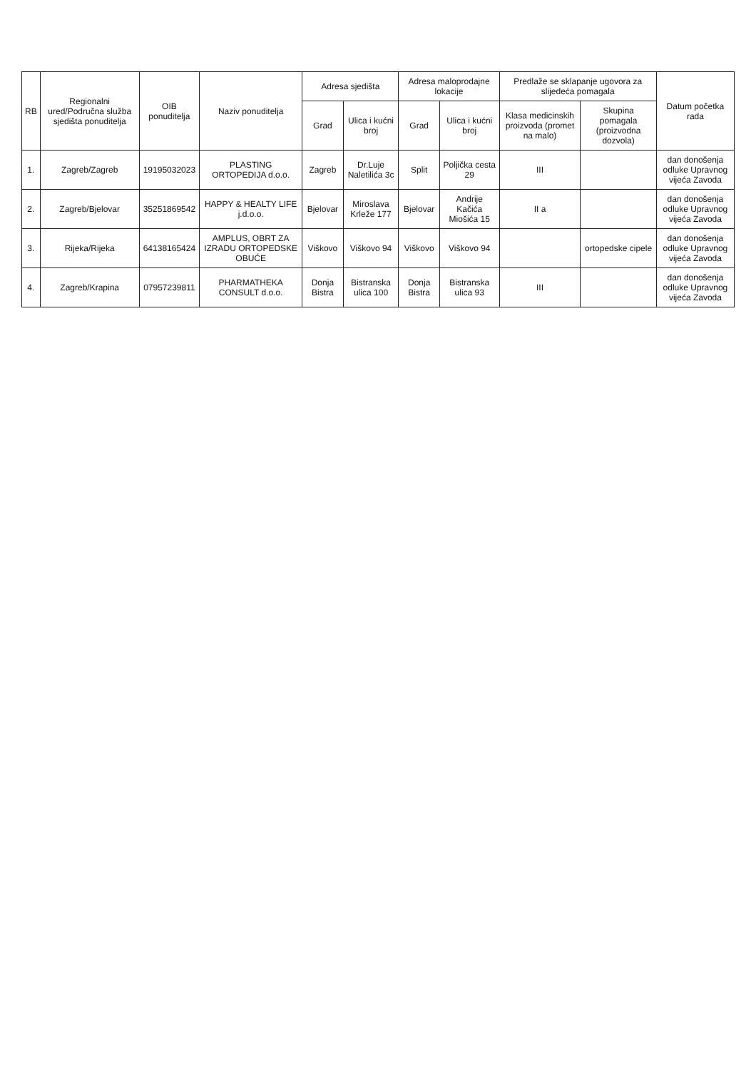| RB | Regionalni ured/Područna služba sjedišta ponuditelja | OIB ponuditelja | Naziv ponuditelja | Adresa sjedišta | | Adresa maloprodajne lokacije | | Predlaže se sklapanje ugovora za slijedeća pomagala | | Datum početka rada |
| --- | --- | --- | --- | --- | --- | --- | --- | --- | --- | --- |
| | | | | Grad | Ulica i kućni broj | Grad | Ulica i kućni broj | Klasa medicinskih proizvoda (promet na malo) | Skupina pomagala (proizvodna dozvola) | |
| 1. | Zagreb/Zagreb | 19195032023 | PLASTING ORTOPEDIJA d.o.o. | Zagreb | Dr.Luje Naletilića 3c | Split | Poljička cesta 29 | III | | dan donošenja odluke Upravnog vijeća Zavoda |
| 2. | Zagreb/Bjelovar | 35251869542 | HAPPY & HEALTY LIFE j.d.o.o. | Bjelovar | Miroslava Krleže 177 | Bjelovar | Andrije Kačića Miošića 15 | II a | | dan donošenja odluke Upravnog vijeća Zavoda |
| 3. | Rijeka/Rijeka | 64138165424 | AMPLUS, OBRT ZA IZRADU ORTOPEDSKE OBUĆE | Viškovo | Viškovo 94 | Viškovo | Viškovo 94 | | ortopedske cipele | dan donošenja odluke Upravnog vijeća Zavoda |
| 4. | Zagreb/Krapina | 07957239811 | PHARMATHEKA CONSULT d.o.o. | Donja Bistra | Bistranska ulica 100 | Donja Bistra | Bistranska ulica 93 | III | | dan donošenja odluke Upravnog vijeća Zavoda |